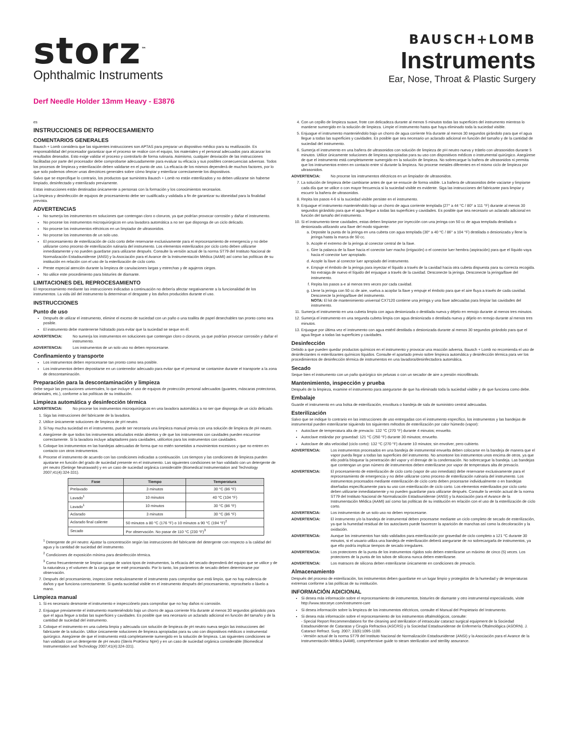storz<sup>™</sup>
Ophthalmic Instruments
BAUSCH+LOMB
Instruments
Ear, Nose, Throat & Plastic Surgery
Derf Needle Holder 13mm Heavy - E3876
es
INSTRUCCIONES DE REPROCESAMIENTO
COMENTARIOS GENERALES
Bausch + Lomb considera que las siguientes instrucciones son APTAS para preparar un dispositivo médico para su reutilización. Es responsabilidad del procesador garantizar que el proceso se realice con el equipo, los materiales y el personal adecuados para alcanzar los resultados deseados. Esto exige validar el proceso y controlarlo de forma rutinaria. Asimismo, cualquier desviación de las instrucciones facilitadas por parte del procesador debe comprobarse adecuadamente para evaluar su eficacia y sus posibles consecuencias adversas. Todos los procesos de limpieza y esterilización deben validarse en el punto de uso. La eficacia de los mismos dependerá de muchos factores, por lo que solo podemos ofrecer unas directrices generales sobre cómo limpiar y esterilizar correctamente los dispositivos.
Salvo que se especifique lo contrario, los productos que suministra Bausch + Lomb no están esterilizados y no deben utilizarse sin haberse limpiado, desinfectado y esterilizado previamente.
Estas instrucciones están destinadas únicamente a personas con la formación y los conocimientos necesarios.
La limpieza y desinfección de equipos de procesamiento debe ser cualificada y validada a fin de garantizar su idoneidad para la finalidad prevista.
ADVERTENCIAS
No sumerja los instrumentos en soluciones que contengan cloro o cloruros, ya que podrían provocar corrosión y dañar el instrumento.
No procese los instrumentos microquirúrgicos en una lavadora automática a no ser que disponga de un ciclo delicado.
No procese los instrumentos eléctricos en un limpiador de ultrasonidos.
No procese los instrumentos de un solo uso.
El procesamiento de esterilización de ciclo corto debe reservarse exclusivamente para el reprocesamiento de emergencia y no debe utilizarse como proceso de esterilización rutinaria del instrumento. Los elementos esterilizados por ciclo corto deben utilizarse inmediatamente y no pueden guardarse para utilizarse después. Consulte la versión actual de la norma ST79 del Instituto Nacional de Normalización Estadounidense (ANSI) y la Asociación para el Avance de la Instrumentación Médica (AAMI) así como las políticas de su institución en relación con el uso de la esterilización de ciclo corto.
Preste especial atención durante la limpieza de canulaciones largas y estrechas y de agujeros ciegos.
No utilice este procedimiento para bisturíes de diamante.
LIMITACIONES DEL REPROCESAMIENTO
El reprocesamiento mediante las instrucciones indicadas a continuación no debería afectar negativamente a la funcionalidad de los instrumentos. La vida útil del instrumento la determinan el desgaste y los daños producidos durante el uso.
INSTRUCCIONES
Punto de uso
Después de utilizar el instrumento, elimine el exceso de suciedad con un paño o una toallita de papel desechables tan pronto como sea posible.
El instrumento debe mantenerse hidratado para evitar que la suciedad se seque en él.
ADVERTENCIA: No sumerja los instrumentos en soluciones que contengan cloro o cloruros, ya que podrían provocar corrosión y dañar el instrumento.
ADVERTENCIA: Los instrumentos de un solo uso no deben reprocesarse.
Confinamiento y transporte
Los instrumentos deben reprocesarse tan pronto como sea posible.
Los instrumentos deben depositarse en un contenedor adecuado para evitar que el personal se contamine durante el transporte a la zona de descontaminación.
Preparación para la descontaminación y limpieza
Debe seguir las precauciones universales, lo que incluye el uso de equipos de protección personal adecuados (guantes, máscaras protectoras, delantales, etc.), conforme a las políticas de su institución.
Limpieza automática y desinfección térmica
ADVERTENCIA: No procese los instrumentos microquirúrgicos en una lavadora automática a no ser que disponga de un ciclo delicado.
1. Siga las instrucciones del fabricante de la lavadora.
2. Utilice únicamente soluciones de limpieza de pH neutro.
3. Si hay mucha suciedad en el instrumento, puede ser necesaria una limpieza manual previa con una solución de limpieza de pH neutro.
4. Asegúrese de que todos los instrumentos articulados están abiertos y de que los instrumentos con cavidades pueden escurrirse correctamente. Si la lavadora incluye adaptadores para cavidades, utilícelos para los instrumentos con cavidades.
5. Coloque los instrumentos en las bandejas adecuadas de forma que no estén sometidos a movimientos excesivos y que no entren en contacto con otros instrumentos.
6. Procese el instrumento de acuerdo con las condiciones indicadas a continuación. Los tiempos y las condiciones de limpieza pueden ajustarse en función del grado de suciedad presente en el instrumento. Las siguientes condiciones se han validado con un detergente de pH neutro (Getinge Neutrawash) y en un caso de suciedad orgánica considerable (Biomedical Instrumentation and Technology 2007;41(4):324-331).
| Fase | Tiempo | Temperatura |
| --- | --- | --- |
| Prelavado | 3 minutos | 30 °C (86 °F) |
| Lavado<sup>1</sup> | 10 minutos | 40 °C (104 °F) |
| Lavado<sup>1</sup> | 10 minutos | 30 °C (86 °F) |
| Aclarado | 3 minutos | 30 °C (86 °F) |
| Aclarado final caliente | 50 minutos a 80 °C (176 °F) o 10 minutos a 90 °C (194 °F)<sup>2</sup> | |
| Secado | Por observación. No pasar de 110 °C (230 °F)<sup>3</sup> | |
<sup>1</sup> Detergente de pH neutro: Ajustar la concentración según las instrucciones del fabricante del detergente con respecto a la calidad del agua y la cantidad de suciedad del instrumento.
<sup>2</sup> Condiciones de exposición mínima para desinfección térmica.
<sup>3</sup> Como frecuentemente se limpian cargas de varios tipos de instrumentos, la eficacia del secado dependerá del equipo que se utilice y de la naturaleza y el volumen de la carga que se esté procesando. Por lo tanto, los parámetros de secado deben determinarse por observación.
7. Después del procesamiento, inspeccione meticulosamente el instrumento para comprobar que está limpio, que no hay evidencia de daños y que funciona correctamente. Si queda suciedad visible en el instrumento después del procesamiento, reprocéselo o lávelo a mano.
Limpieza manual
1. Si es necesario desmonte el instrumento e inspecciónelo para comprobar que no hay daños ni corrosión.
2. Enjuague previamente el instrumento manteniéndolo bajo un chorro de agua corriente fría durante al menos 30 segundos girándolo para que el agua llegue a todas las superficies y cavidades. Es posible que sea necesario un aclarado adicional en función del tamaño y de la cantidad de suciedad del instrumento.
3. Coloque el instrumento en una cubeta limpia y adecuada con solución de limpieza de pH neutro nueva según las instrucciones del fabricante de la solución. Utilice únicamente soluciones de limpieza apropiadas para su uso con dispositivos médicos o instrumental quirúrgico. Asegúrese de que el instrumento está completamente sumergido en la solución de limpieza. Las siguientes condiciones se han validado con un detergente de pH neutro (Steris ProKlenz NpH) y en un caso de suciedad orgánica considerable (Biomedical Instrumentation and Technology 2007;41(4):324-331).
4. Con un cepillo de limpieza suave, frote con delicadeza durante al menos 5 minutos todas las superficies del instrumento mientras lo mantiene sumergido en la solución de limpieza. Limpie el instrumento hasta que haya eliminado toda la suciedad visible.
5. Enjuague el instrumento manteniéndolo bajo un chorro de agua corriente fría durante al menos 30 segundos girándolo para que el agua llegue a todas las superficies y cavidades. Es posible que sea necesario un aclarado adicional en función del tamaño y de la cantidad de suciedad del instrumento.
6. Sumerja el instrumento en una bañera de ultrasonidos con solución de limpieza de pH neutro nueva y trátelo con ultrasonidos durante 5 minutos. Utilice únicamente soluciones de limpieza apropiadas para su uso con dispositivos médicos o instrumental quirúrgico. Asegúrese de que el instrumento está completamente sumergido en la solución de limpieza. No sobrecargue la bañera de ultrasonidos ni permita que los instrumentos entren en contacto entre sí durante la limpieza. No procese metales diferentes en el mismo ciclo de limpieza por ultrasonidos.
ADVERTENCIA: No procese los instrumentos eléctricos en un limpiador de ultrasonidos.
7. La solución de limpieza debe cambiarse antes de que se ensucie de forma visible. La bañera de ultrasonidos debe vaciarse y limpiarse cada día que se utilice o con mayor frecuencia si la suciedad visible es evidente. Siga las instrucciones del fabricante para limpiar y escurrir la bañera de ultrasonidos.
8. Repita los pasos 4-6 si la suciedad visible persiste en el instrumento.
9. Enjuague el instrumento manteniéndolo bajo un chorro de agua corriente templada (27° a 44 °C / 80° a 111 °F) durante al menos 30 segundos girándolo para que el agua llegue a todas las superficies y cavidades. Es posible que sea necesario un aclarado adicional en función del tamaño del instrumento.
10. Si el instrumento tiene cavidades, estas deben limpiarse por inyección con una jeringa con 50 cc de agua templada destilada o desionizada utilizando una llave del modo siguiente:
a. Deposite la punta de la jeringa en una cubeta con agua templada (30° a 40 °C / 86° a 104 °F) destilada o desionizada y llene la jeringa hasta la marca de 50 cc.
b. Acople el extremo de la jeringa al conector central de la llave.
c. Gire la palanca de la llave hacia el conector luer macho (irrigación) o el conector luer hembra (aspiración) para que el líquido vaya hacia el conector luer apropiado.
d. Acople la llave al conector luer apropiado del instrumento.
e. Empuje el émbolo de la jeringa para inyectar el líquido a través de la cavidad hacia otra cubeta dispuesta para su correcta recogida. No extraiga de nuevo el líquido del enjuague a través de la cavidad. Desconecte la jeringa. Desconecte la jeringa/llave del instrumento.
f. Repita los pasos a-e al menos tres veces por cada cavidad.
g. Llene la jeringa con 50 cc de aire, vuelva a acoplar la llave y empuje el émbolo para que el aire fluya a través de cada cavidad. Desconecte la jeringa/llave del instrumento.
NOTA: El kit de mantenimiento universal CX7120 contiene una jeringa y una llave adecuadas para limpiar las cavidades del instrumento.
11. Sumerja el instrumento en una cubeta limpia con agua desionizada o destilada nueva y déjelo en remojo durante al menos tres minutos.
12. Sumerja el instrumento en una segunda cubeta limpia con agua desionizada o destilada nueva y déjelo en remojo durante al menos tres minutos.
13. Enjuague por última vez el instrumento con agua estéril destilada o desionizada durante al menos 30 segundos girándolo para que el agua llegue a todas las superficies y cavidades.
Desinfección
Debido a que pueden quedar productos químicos en el instrumento y provocar una reacción adversa, Bausch + Lomb no recomienda el uso de desinfectantes ni esterilizantes químicos líquidos. Consulte el apartado previo sobre limpieza automática y desinfección térmica para ver los procedimientos de desinfección térmica de instrumentos en una lavadora/desinfectadora automática.
Secado
Seque bien el instrumento con un paño quirúrgico sin pelusas o con un secador de aire a presión microfiltrado.
Mantenimiento, inspección y prueba
Después de la limpieza, examine el instrumento para asegurarse de que ha eliminado toda la suciedad visible y de que funciona como debe.
Embalaje
Guarde el instrumento en una bolsa de esterilización, envoltura o bandeja de sala de suministro central adecuadas.
Esterilización
Salvo que se indique lo contrario en las instrucciones de uso entregadas con el instrumento específico, los instrumentos y las bandejas de instrumental pueden esterilizarse siguiendo los siguientes métodos de esterilización por calor húmedo (vapor):
Autoclave de temperatura alta de prevacío: 132 °C (270 °F) durante 4 minutos; envuelto.
Autoclave estándar por gravedad: 121 °C (250 °F) durante 30 minutos; envuelto.
Autoclave de alta velocidad (ciclo corto): 132 °C (270 °F) durante 10 minutos; sin envolver, pero cubierto.
ADVERTENCIA: Los instrumentos procesados en una bandeja de instrumental envuelta deben colocarse en la bandeja de manera que el vapor pueda llegar a todas las superficies del instrumento. No amontone los instrumentos unos encima de otros, ya que ello podría bloquear la penetración del vapor y el drenaje de la condensación. No sobrecargue la bandeja. Las bandejas que contengan un gran número de instrumentos deben esterilizarse por vapor de temperatura alta de prevacío.
ADVERTENCIA: El procesamiento de esterilización de ciclo corto (vapor de uso inmediato) debe reservarse exclusivamente para el reprocesamiento de emergencia y no debe utilizarse como proceso de esterilización rutinaria del instrumento. Los instrumentos procesados mediante esterilización de ciclo corto deben procesarse individualmente o en bandejas diseñadas específicamente para su uso con esterilización de ciclo corto. Los elementos esterilizados por ciclo corto deben utilizarse inmediatamente y no pueden guardarse para utilizarse después. Consulte la versión actual de la norma ST79 del Instituto Nacional de Normalización Estadounidense (ANSI) y la Asociación para el Avance de la Instrumentación Médica (AAMI) así como las políticas de su institución en relación con el uso de la esterilización de ciclo corto.
ADVERTENCIA: Los instrumentos de un solo uso no deben reprocesarse.
ADVERTENCIA: El instrumento y/o la bandeja de instrumental deben procesarse mediante un ciclo completo de secado de esterilización, ya que la humedad residual de los autoclaves puede favorecer la aparición de manchas así como la decoloración y la oxidación.
ADVERTENCIA: Aunque los instrumentos han sido validados para esterilización por gravedad de ciclo completo a 121 °C durante 30 minutos, si el usuario utiliza una bandeja de esterilización deberá asegurarse de no sobrecargarla de instrumentos, ya que ello podría implicar tiempos de secado irregulares.
ADVERTENCIA: Los protectores de la punta de los instrumentos rígidos solo deben esterilizarse un máximo de cinco (5) veces. Los protectores de la punta de los tubos de silicona nunca deben esterilizarse.
ADVERTENCIA: Los matraces de silicona deben esterilizarse únicamente en condiciones de prevacío.
Almacenamiento
Después del proceso de esterilización, los instrumentos deben guardarse en un lugar limpio y protegidos de la humedad y de temperaturas extremas conforme a las políticas de su institución.
INFORMACIÓN ADICIONAL
Si desea más información sobre el reprocesamiento de instrumentos, bisturíes de diamante y otro instrumental especializado, visite http://www.storzeye.com/instrument-care
Si desea información sobre la limpieza de los instrumentos eléctricos, consulte el Manual del Propietario del Instrumento.
Si desea más información sobre el reprocesamiento de los instrumentos oftalmológicos, consulte:
- Special Report Recommendations for the cleaning and sterilization of intraocular cataract surgical equipment de la Sociedad Estadounidense de Cataratas y Cirugía Refractiva (ASCRS) y la Sociedad Estadounidense de Enfermería Oftalmológica (ASORN). J. Cataract Refract. Surg. 2007; 33(6):1095-1100.
- Versión actual de la norma ST79 del Instituto Nacional de Normalización Estadounidense (ANSI) y la Asociación para el Avance de la Instrumentación Médica (AAMI), comprehensive guide to steam sterilization and sterility assurance.